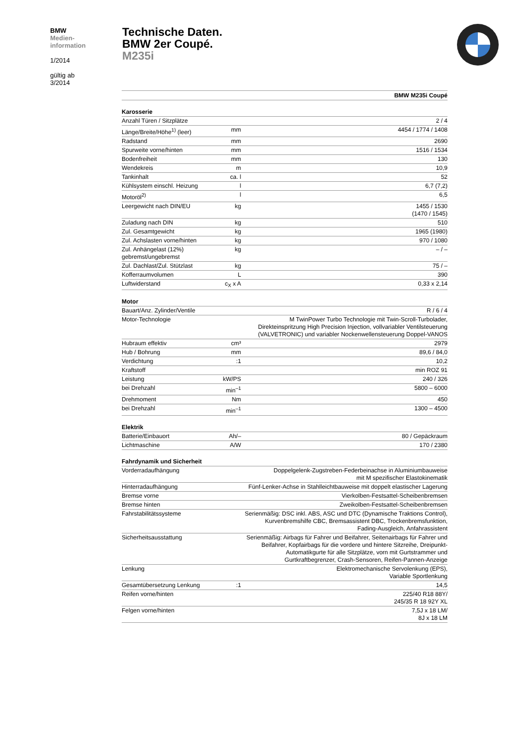BMW
Medien-
information
1/2014
gültig ab
3/2014
Technische Daten.
BMW 2er Coupé.
M235i
| | | BMW M235i Coupé |
| Karosserie | | |
| Anzahl Türen / Sitzplätze | | 2 / 4 |
| Länge/Breite/Höhe<sup>1)</sup> (leer) | mm | 4454 / 1774 / 1408 |
| Radstand | mm | 2690 |
| Spurweite vorne/hinten | mm | 1516 / 1534 |
| Bodenfreiheit | mm | 130 |
| Wendekreis | m | 10,9 |
| Tankinhalt | ca. l | 52 |
| Kühlsystem einschl. Heizung | l | 6,7 (7,2) |
| Motoröl<sup>2)</sup> | l | 6,5 |
| Leergewicht nach DIN/EU | kg | 1455 / 1530 (1470 / 1545) |
| Zuladung nach DIN | kg | 510 |
| Zul. Gesamtgewicht | kg | 1965 (1980) |
| Zul. Achslasten vorne/hinten | kg | 970 / 1080 |
| Zul. Anhängelast (12%) gebremst/ungebremst | kg | – / – |
| Zul. Dachlast/Zul. Stützlast | kg | 75 / – |
| Kofferraumvolumen | L | 390 |
| Luftwiderstand | c<sub>X</sub> x A | 0,33 x 2,14 |
| Motor | | |
| Bauart/Anz. Zylinder/Ventile | | R / 6 / 4 |
| Motor-Technologie | | M TwinPower Turbo Technologie mit Twin-Scroll-Turbolader, Direkteinspritzung High Precision Injection, vollvariabler Ventilsteuerung (VALVETRONIC) und variabler Nockenwellensteuerung Doppel-VANOS |
| Hubraum effektiv | cm³ | 2979 |
| Hub / Bohrung | mm | 89,6 / 84,0 |
| Verdichtung | :1 | 10,2 |
| Kraftstoff | | min ROZ 91 |
| Leistung | kW/PS | 240 / 326 |
| bei Drehzahl | min<sup>–1</sup> | 5800 – 6000 |
| Drehmoment | Nm | 450 |
| bei Drehzahl | min<sup>–1</sup> | 1300 – 4500 |
| Elektrik | | |
| Batterie/Einbauort | Ah/– | 80 / Gepäckraum |
| Lichtmaschine | A/W | 170 / 2380 |
| Fahrdynamik und Sicherheit | | |
| Vorderradaufhängung | | Doppelgelenk-Zugstreben-Federbeinachse in Aluminiumbauweise mit M spezifischer Elastokinematik |
| Hinterradaufhängung | | Fünf-Lenker-Achse in Stahlleichtbauweise mit doppelt elastischer Lagerung |
| Bremse vorne | | Vierkolben-Festsattel-Scheibenbremsen |
| Bremse hinten | | Zweikolben-Festsattel-Scheibenbremsen |
| Fahrstabilitätssysteme | | Serienmäßig: DSC inkl. ABS, ASC und DTC (Dynamische Traktions Control), Kurvenbremshilfe CBC, Bremsassistent DBC, Trockenbremsfunktion, Fading-Ausgleich, Anfahrassistent |
| Sicherheitsausstattung | | Serienmäßig: Airbags für Fahrer und Beifahrer, Seitenairbags für Fahrer und Beifahrer, Kopfairbags für die vordere und hintere Sitzreihe, Dreipunkt- Automatikgurte für alle Sitzplätze, vorn mit Gurtstrammer und Gurtkraftbegrenzer, Crash-Sensoren, Reifen-Pannen-Anzeige |
| Lenkung | | Elektromechanische Servolenkung (EPS), Variable Sportlenkung |
| Gesamtübersetzung Lenkung | :1 | 14,5 |
| Reifen vorne/hinten | | 225/40 R18 88Y/ 245/35 R 18 92Y XL |
| Felgen vorne/hinten | | 7,5J x 18 LM/ 8J x 18 LM |